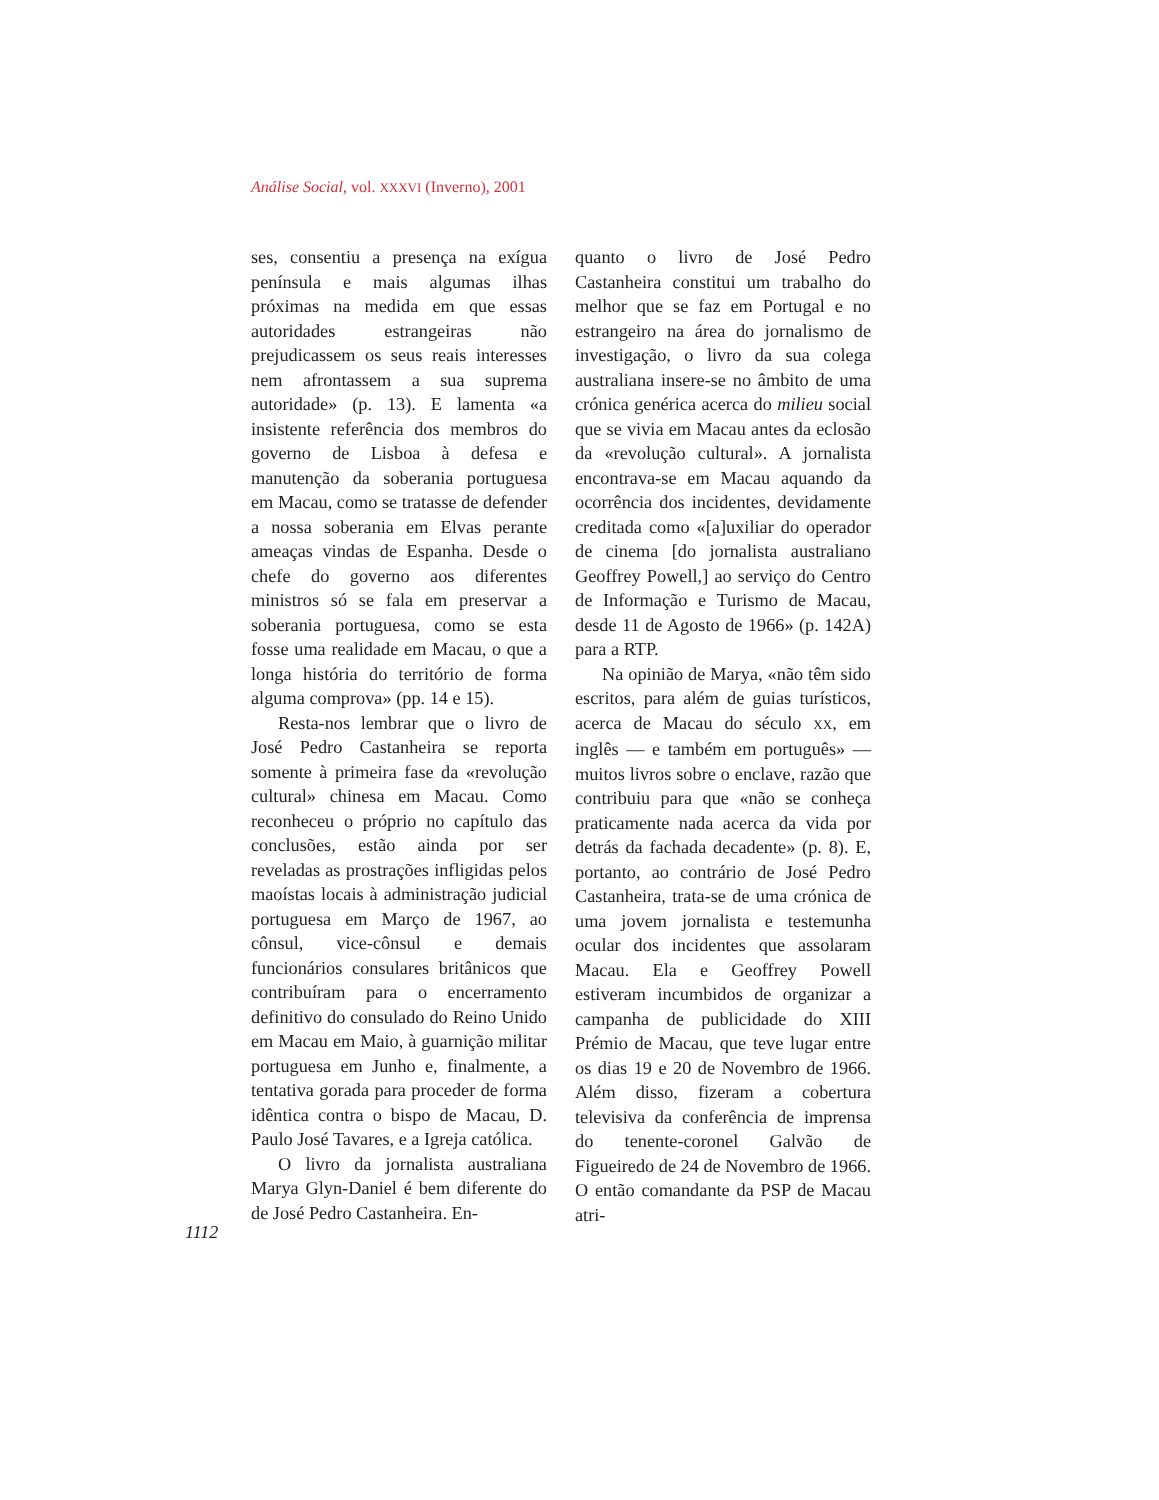Análise Social, vol. XXXVI (Inverno), 2001
ses, consentiu a presença na exígua península e mais algumas ilhas próximas na medida em que essas autoridades estrangeiras não prejudicassem os seus reais interesses nem afrontassem a sua suprema autoridade» (p. 13). E lamenta «a insistente referência dos membros do governo de Lisboa à defesa e manutenção da soberania portuguesa em Macau, como se tratasse de defender a nossa soberania em Elvas perante ameaças vindas de Espanha. Desde o chefe do governo aos diferentes ministros só se fala em preservar a soberania portuguesa, como se esta fosse uma realidade em Macau, o que a longa história do território de forma alguma comprova» (pp. 14 e 15).
Resta-nos lembrar que o livro de José Pedro Castanheira se reporta somente à primeira fase da «revolução cultural» chinesa em Macau. Como reconheceu o próprio no capítulo das conclusões, estão ainda por ser reveladas as prostrações infligidas pelos maoístas locais à administração judicial portuguesa em Março de 1967, ao cônsul, vice-cônsul e demais funcionários consulares britânicos que contribuíram para o encerramento definitivo do consulado do Reino Unido em Macau em Maio, à guarnição militar portuguesa em Junho e, finalmente, a tentativa gorada para proceder de forma idêntica contra o bispo de Macau, D. Paulo José Tavares, e a Igreja católica.
O livro da jornalista australiana Marya Glyn-Daniel é bem diferente do de José Pedro Castanheira. En-
quanto o livro de José Pedro Castanheira constitui um trabalho do melhor que se faz em Portugal e no estrangeiro na área do jornalismo de investigação, o livro da sua colega australiana insere-se no âmbito de uma crónica genérica acerca do milieu social que se vivia em Macau antes da eclosão da «revolução cultural». A jornalista encontrava-se em Macau aquando da ocorrência dos incidentes, devidamente creditada como «[a]uxiliar do operador de cinema [do jornalista australiano Geoffrey Powell,] ao serviço do Centro de Informação e Turismo de Macau, desde 11 de Agosto de 1966» (p. 142A) para a RTP.
Na opinião de Marya, «não têm sido escritos, para além de guias turísticos, acerca de Macau do século XX, em inglês — e também em português» — muitos livros sobre o enclave, razão que contribuiu para que «não se conheça praticamente nada acerca da vida por detrás da fachada decadente» (p. 8). E, portanto, ao contrário de José Pedro Castanheira, trata-se de uma crónica de uma jovem jornalista e testemunha ocular dos incidentes que assolaram Macau. Ela e Geoffrey Powell estiveram incumbidos de organizar a campanha de publicidade do XIII Prémio de Macau, que teve lugar entre os dias 19 e 20 de Novembro de 1966. Além disso, fizeram a cobertura televisiva da conferência de imprensa do tenente-coronel Galvão de Figueiredo de 24 de Novembro de 1966. O então comandante da PSP de Macau atri-
1112